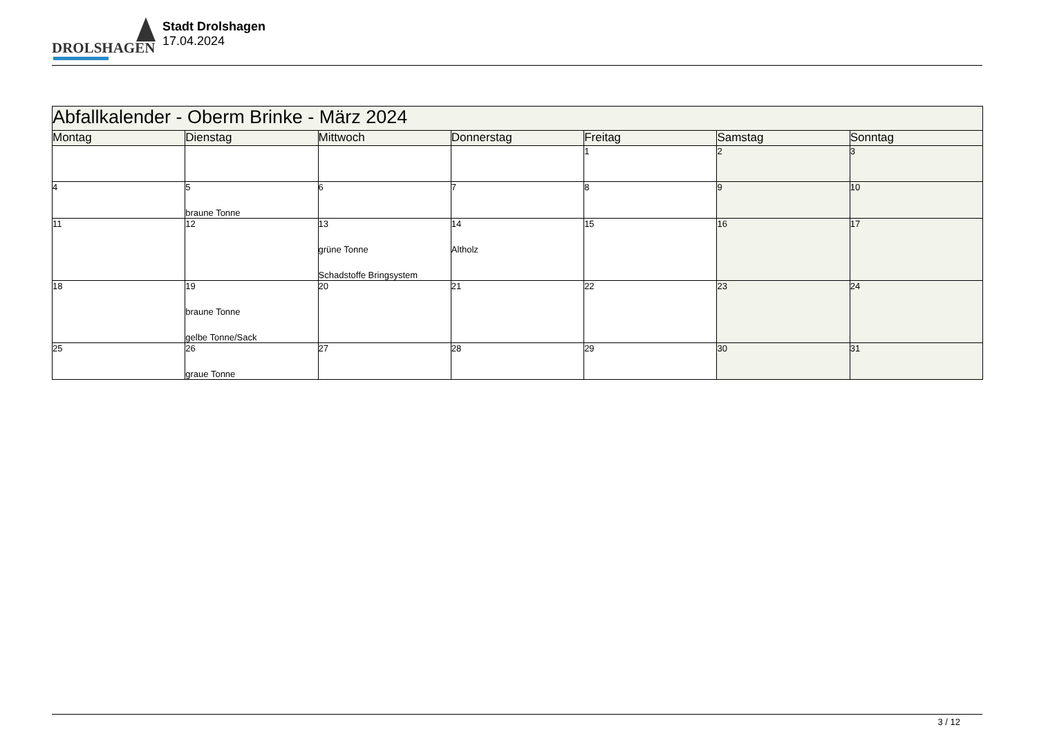DROLSHAGEN
Stadt Drolshagen
17.04.2024
| Abfallkalender - Oberm Brinke - März 2024 | | | | | | |
| --- | --- | --- | --- | --- | --- | --- |
| Montag | Dienstag | Mittwoch | Donnerstag | Freitag | Samstag | Sonntag |
| | | | | 1 | 2 | 3 |
| 4 | 5 braune Tonne | 6 | 7 | 8 | 9 | 10 |
| 11 | 12 | 13 grüne Tonne Schadstoffe Bringsystem | 14 Altholz | 15 | 16 | 17 |
| 18 | 19 braune Tonne gelbe Tonne/Sack | 20 | 21 | 22 | 23 | 24 |
| 25 | 26 graue Tonne | 27 | 28 | 29 | 30 | 31 |
3 / 12